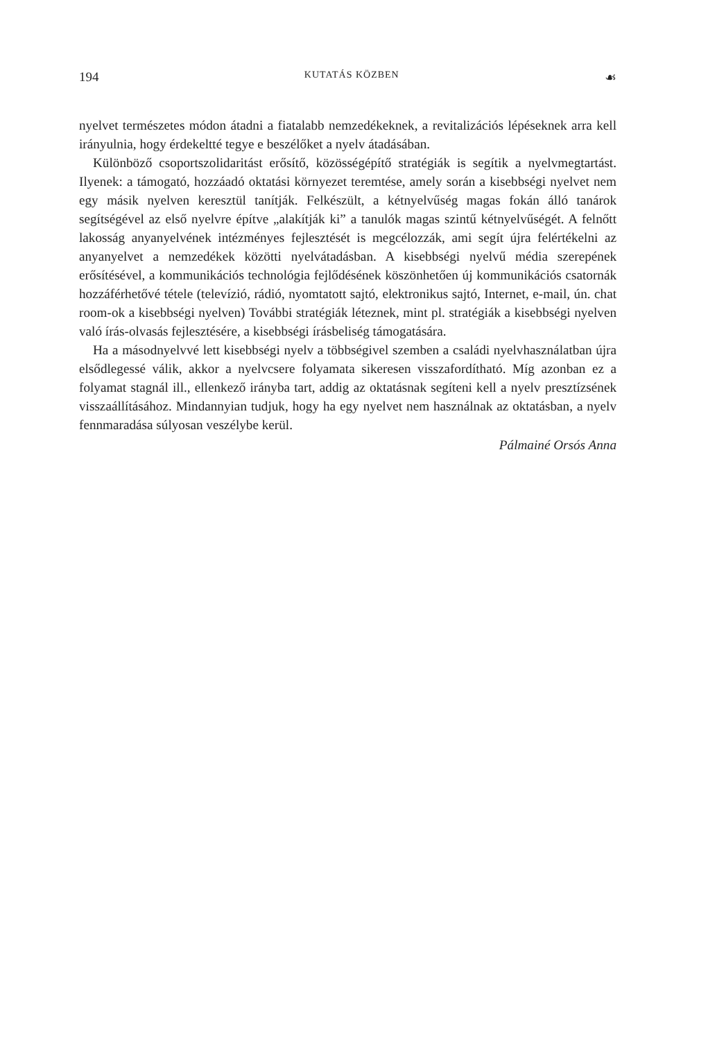194 KUTATÁS KÖZBEN ☙
nyelvet természetes módon átadni a fiatalabb nemzedékeknek, a revitalizációs lépéseknek arra kell irányulnia, hogy érdekeltté tegye e beszélőket a nyelv átadásában.
Különböző csoportszolidaritást erősítő, közösségépítő stratégiák is segítik a nyelvmegtartást. Ilyenek: a támogató, hozzáadó oktatási környezet teremtése, amely során a kisebbségi nyelvet nem egy másik nyelven keresztül tanítják. Felkészült, a kétnyelvűség magas fokán álló tanárok segítségével az első nyelvre építve „alakítják ki” a tanulók magas szintű kétnyelvűségét. A felnőtt lakosság anyanyelvének intézményes fejlesztését is megcélozzák, ami segít újra felértékelni az anyanyelvet a nemzedékek közötti nyelvátadásban. A kisebbségi nyelvű média szerepének erősítésével, a kommunikációs technológia fejlődésének köszönhetően új kommunikációs csatornák hozzáférhetővé tétele (televízió, rádió, nyomtatott sajtó, elektronikus sajtó, Internet, e-mail, ún. chat room-ok a kisebbségi nyelven) További stratégiák léteznek, mint pl. stratégiák a kisebbségi nyelven való írás-olvasás fejlesztésére, a kisebbségi írásbeliség támogatására.
Ha a másodnyelvvé lett kisebbségi nyelv a többségivel szemben a családi nyelvhasználatban újra elsődlegessé válik, akkor a nyelvcsere folyamata sikeresen visszafordítható. Míg azonban ez a folyamat stagnál ill., ellenkező irányba tart, addig az oktatásnak segíteni kell a nyelv presztízsének visszaállításához. Mindannyian tudjuk, hogy ha egy nyelvet nem használnak az oktatásban, a nyelv fennmaradása súlyosan veszélybe kerül.
Pálmainé Orsós Anna